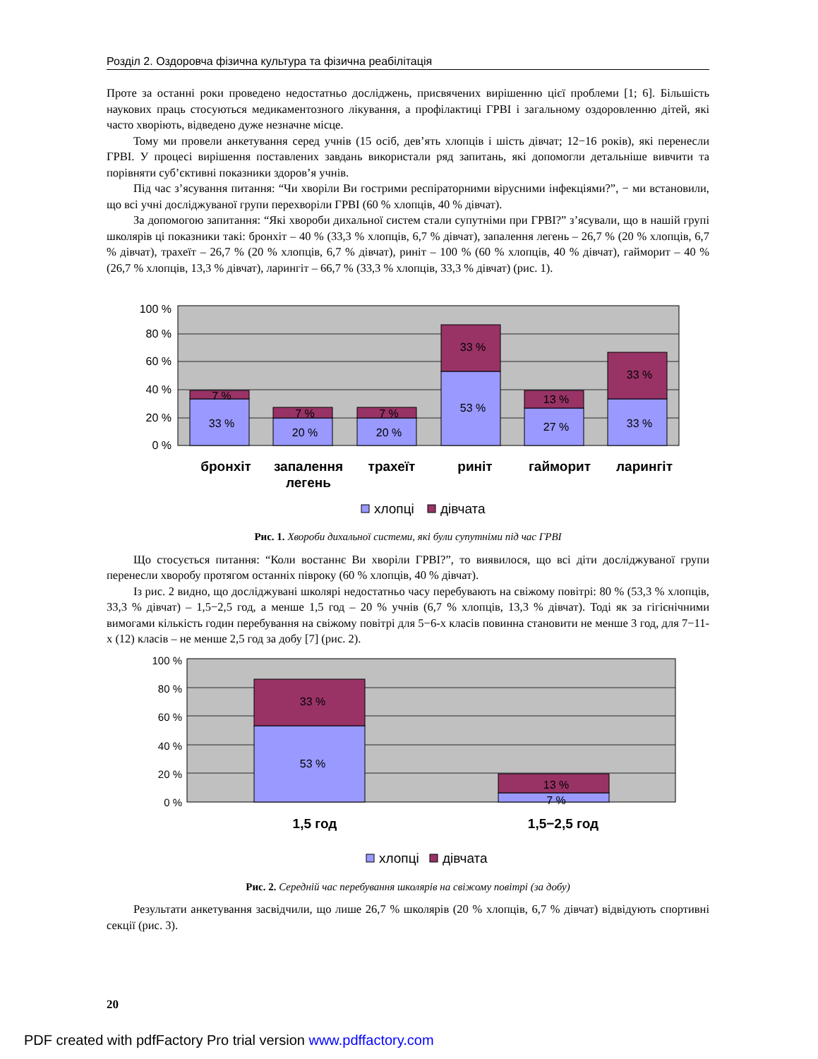Розділ 2. Оздоровча фізична культура та фізична реабілітація
Проте за останні роки проведено недостатньо досліджень, присвячених вирішенню цієї проблеми [1; 6]. Більшість наукових праць стосуються медикаментозного лікування, а профілактиці ГРВІ і загальному оздоровленню дітей, які часто хворіють, відведено дуже незначне місце.
Тому ми провели анкетування серед учнів (15 осіб, дев’ять хлопців і шість дівчат; 12−16 років), які перенесли ГРВІ. У процесі вирішення поставлених завдань використали ряд запитань, які допомогли детальніше вивчити та порівняти суб’єктивні показники здоров’я учнів.
Під час з’ясування питання: “Чи хворіли Ви гострими респіраторними вірусними інфекціями?”, − ми встановили, що всі учні досліджуваної групи перехворіли ГРВІ (60 % хлопців, 40 % дівчат).
За допомогою запитання: “Які хвороби дихальної систем стали супутніми при ГРВІ?” з’ясували, що в нашій групі школярів ці показники такі: бронхіт – 40 % (33,3 % хлопців, 6,7 % дівчат), запалення легень – 26,7 % (20 % хлопців, 6,7 % дівчат), трахеїт – 26,7 % (20 % хлопців, 6,7 % дівчат), риніт – 100 % (60 % хлопців, 40 % дівчат), гайморит – 40 % (26,7 % хлопців, 13,3 % дівчат), ларингіт – 66,7 % (33,3 % хлопців, 33,3 % дівчат) (рис. 1).
100 %
80 %
60 %
40 %
20 %
0 %
33 %
7 %
20 %
7 %
20 %
7 %
53 %
33 %
27 %
13 %
33 %
33 %
бронхіт
запалення
легень
трахеїт
риніт
гайморит
ларингіт
хлопці
дівчата
Рис. 1. Хвороби дихальної системи, які були супутніми під час ГРВІ
Що стосується питання: “Коли востаннє Ви хворіли ГРВІ?”, то виявилося, що всі діти досліджуваної групи перенесли хворобу протягом останніх півроку (60 % хлопців, 40 % дівчат).
Із рис. 2 видно, що досліджувані школярі недостатньо часу перебувають на свіжому повітрі: 80 % (53,3 % хлопців, 33,3 % дівчат) – 1,5−2,5 год, а менше 1,5 год – 20 % учнів (6,7 % хлопців, 13,3 % дівчат). Тоді як за гігієнічними вимогами кількість годин перебування на свіжому повітрі для 5−6-х класів повинна становити не менше 3 год, для 7−11-х (12) класів – не менше 2,5 год за добу [7] (рис. 2).
100 %
80 %
60 %
40 %
20 %
0 %
53 %
33 %
13 %
7 %
1,5 год
1,5−2,5 год
хлопці
дівчата
Рис. 2. Середній час перебування школярів на свіжому повітрі (за добу)
Результати анкетування засвідчили, що лише 26,7 % школярів (20 % хлопців, 6,7 % дівчат) відвідують спортивні секції (рис. 3).
20
PDF created with pdfFactory Pro trial version www.pdffactory.com